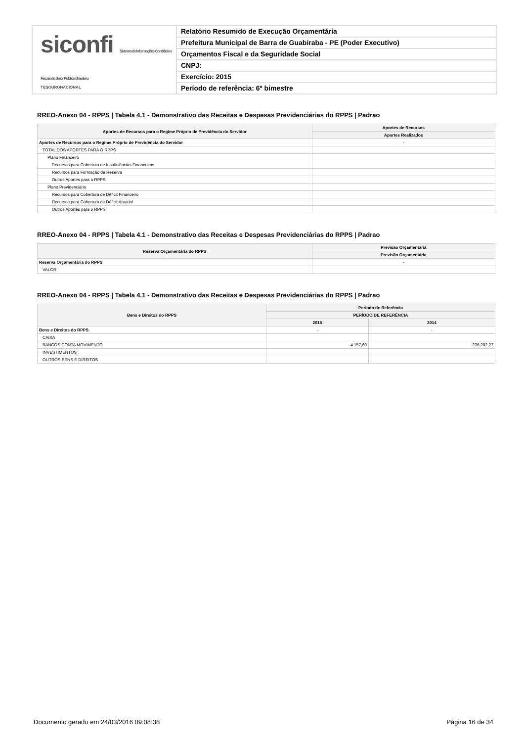siconfi Sistema de Informações Contábeis e Fiscais do Setor Público Brasileiro
TESOURONACIONAL
Relatório Resumido de Execução Orçamentária
Prefeitura Municipal de Barra de Guabiraba - PE (Poder Executivo)
Orçamentos Fiscal e da Seguridade Social
CNPJ:
Exercício: 2015
Período de referência: 6º bimestre
RREO-Anexo 04 - RPPS | Tabela 4.1 - Demonstrativo das Receitas e Despesas Previdenciárias do RPPS | Padrao
| Aportes de Recursos para o Regime Próprio de Previdência do Servidor | Aportes de Recursos |
| --- | --- |
| | Aportes Realizados |
| Aportes de Recursos para o Regime Próprio de Previdência do Servidor | - |
| TOTAL DOS APORTES PARA O RPPS | |
| Plano Financeiro | |
| Recursos para Cobertura de Insuficiências Financeiras | |
| Recursos para Formação de Reserva | |
| Outros Aportes para o RPPS | |
| Plano Previdenciário | |
| Recursos para Cobertura de Déficit Financeiro | |
| Recursos para Cobertura de Déficit Atuarial | |
| Outros Aportes para o RPPS | |
RREO-Anexo 04 - RPPS | Tabela 4.1 - Demonstrativo das Receitas e Despesas Previdenciárias do RPPS | Padrao
| Reserva Orçamentária do RPPS | Previsão Orçamentária |
| --- | --- |
| | Previsão Orçamentária |
| Reserva Orçamentária do RPPS | - |
| VALOR | |
RREO-Anexo 04 - RPPS | Tabela 4.1 - Demonstrativo das Receitas e Despesas Previdenciárias do RPPS | Padrao
| Bens e Direitos do RPPS | Período de Referência | |
| --- | --- | --- |
| | PERÍODO DE REFERÊNCIA | |
| | 2015 | 2014 |
| Bens e Direitos do RPPS | - | - |
| CAIXA | | |
| BANCOS CONTA MOVIMENTO | 4.157,60 | 235.282,27 |
| INVESTIMENTOS | | |
| OUTROS BENS E DIREITOS | | |
Documento gerado em 24/03/2016 09:08:38 Página 16 de 34